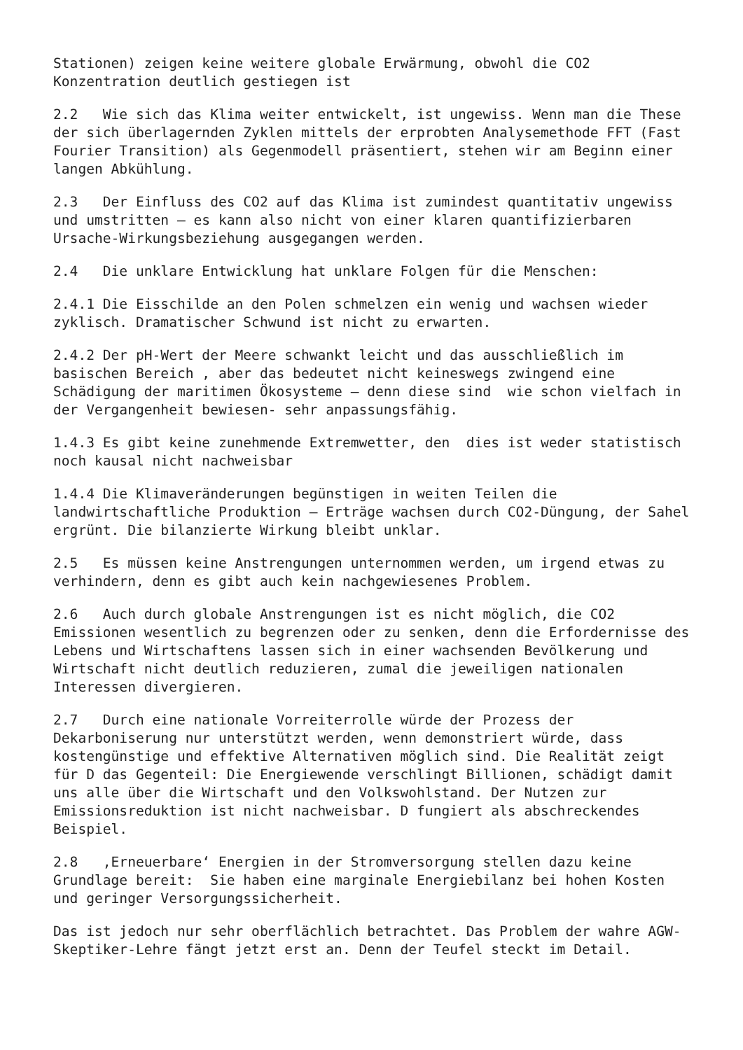Stationen) zeigen keine weitere globale Erwärmung, obwohl die CO2 Konzentration deutlich gestiegen ist
2.2 Wie sich das Klima weiter entwickelt, ist ungewiss. Wenn man die These der sich überlagernden Zyklen mittels der erprobten Analysemethode FFT (Fast Fourier Transition) als Gegenmodell präsentiert, stehen wir am Beginn einer langen Abkühlung.
2.3 Der Einfluss des CO2 auf das Klima ist zumindest quantitativ ungewiss und umstritten – es kann also nicht von einer klaren quantifizierbaren Ursache-Wirkungsbeziehung ausgegangen werden.
2.4 Die unklare Entwicklung hat unklare Folgen für die Menschen:
2.4.1 Die Eisschilde an den Polen schmelzen ein wenig und wachsen wieder zyklisch. Dramatischer Schwund ist nicht zu erwarten.
2.4.2 Der pH-Wert der Meere schwankt leicht und das ausschließlich im basischen Bereich , aber das bedeutet nicht keineswegs zwingend eine Schädigung der maritimen Ökosysteme – denn diese sind wie schon vielfach in der Vergangenheit bewiesen- sehr anpassungsfähig.
1.4.3 Es gibt keine zunehmende Extremwetter, den dies ist weder statistisch noch kausal nicht nachweisbar
1.4.4 Die Klimaveränderungen begünstigen in weiten Teilen die landwirtschaftliche Produktion – Erträge wachsen durch CO2-Düngung, der Sahel ergrünt. Die bilanzierte Wirkung bleibt unklar.
2.5 Es müssen keine Anstrengungen unternommen werden, um irgend etwas zu verhindern, denn es gibt auch kein nachgewiesenes Problem.
2.6 Auch durch globale Anstrengungen ist es nicht möglich, die CO2 Emissionen wesentlich zu begrenzen oder zu senken, denn die Erfordernisse des Lebens und Wirtschaftens lassen sich in einer wachsenden Bevölkerung und Wirtschaft nicht deutlich reduzieren, zumal die jeweiligen nationalen Interessen divergieren.
2.7 Durch eine nationale Vorreiterrolle würde der Prozess der Dekarboniserung nur unterstützt werden, wenn demonstriert würde, dass kostengünstige und effektive Alternativen möglich sind. Die Realität zeigt für D das Gegenteil: Die Energiewende verschlingt Billionen, schädigt damit uns alle über die Wirtschaft und den Volkswohlstand. Der Nutzen zur Emissionsreduktion ist nicht nachweisbar. D fungiert als abschreckendes Beispiel.
2.8 ‚Erneuerbare‘ Energien in der Stromversorgung stellen dazu keine Grundlage bereit: Sie haben eine marginale Energiebilanz bei hohen Kosten und geringer Versorgungssicherheit.
Das ist jedoch nur sehr oberflächlich betrachtet. Das Problem der wahre AGW- Skeptiker-Lehre fängt jetzt erst an. Denn der Teufel steckt im Detail.